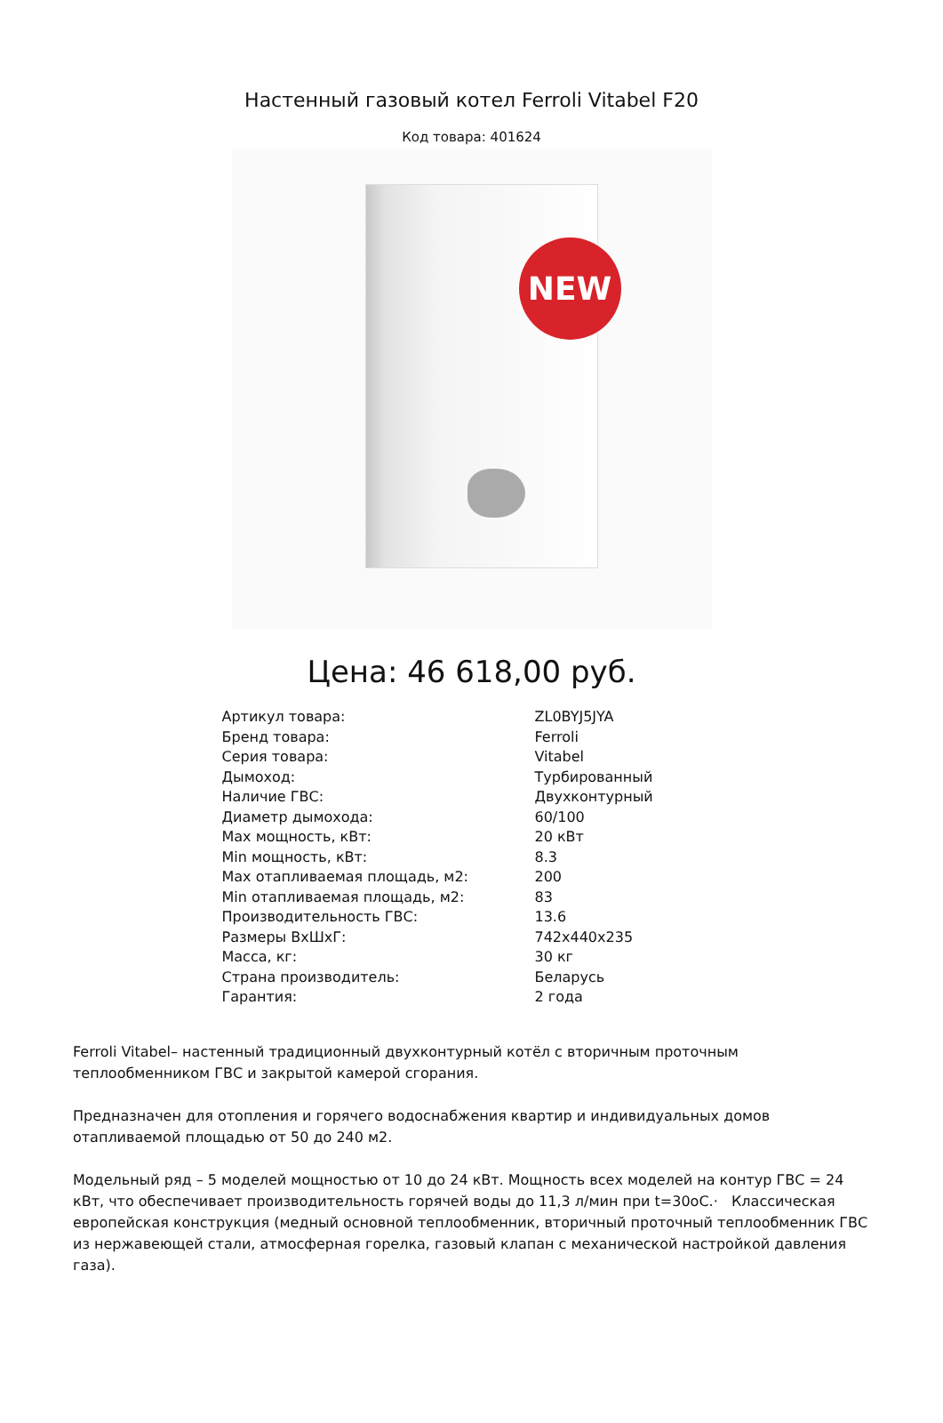Настенный газовый котел Ferroli Vitabel F20
Код товара: 401624
NEW
Цена: 46 618,00 руб.
| Артикул товара: | ZL0BYJ5JYA |
| Бренд товара: | Ferroli |
| Серия товара: | Vitabel |
| Дымоход: | Турбированный |
| Наличие ГВС: | Двухконтурный |
| Диаметр дымохода: | 60/100 |
| Max мощность, кВт: | 20 кВт |
| Min мощность, кВт: | 8.3 |
| Max отапливаемая площадь, м2: | 200 |
| Min отапливаемая площадь, м2: | 83 |
| Производительность ГВС: | 13.6 |
| Размеры ВхШхГ: | 742x440x235 |
| Масса, кг: | 30 кг |
| Страна производитель: | Беларусь |
| Гарантия: | 2 года |
Ferroli Vitabel– настенный традиционный двухконтурный котёл с вторичным проточным теплообменником ГВС и закрытой камерой сгорания.
Предназначен для отопления и горячего водоснабжения квартир и индивидуальных домов отапливаемой площадью от 50 до 240 м2.
Модельный ряд – 5 моделей мощностью от 10 до 24 кВт. Мощность всех моделей на контур ГВС = 24 кВт, что обеспечивает производительность горячей воды до 11,3 л/мин при t=30oC.· Классическая европейская конструкция (медный основной теплообменник, вторичный проточный теплообменник ГВС из нержавеющей стали, атмосферная горелка, газовый клапан с механической настройкой давления газа).